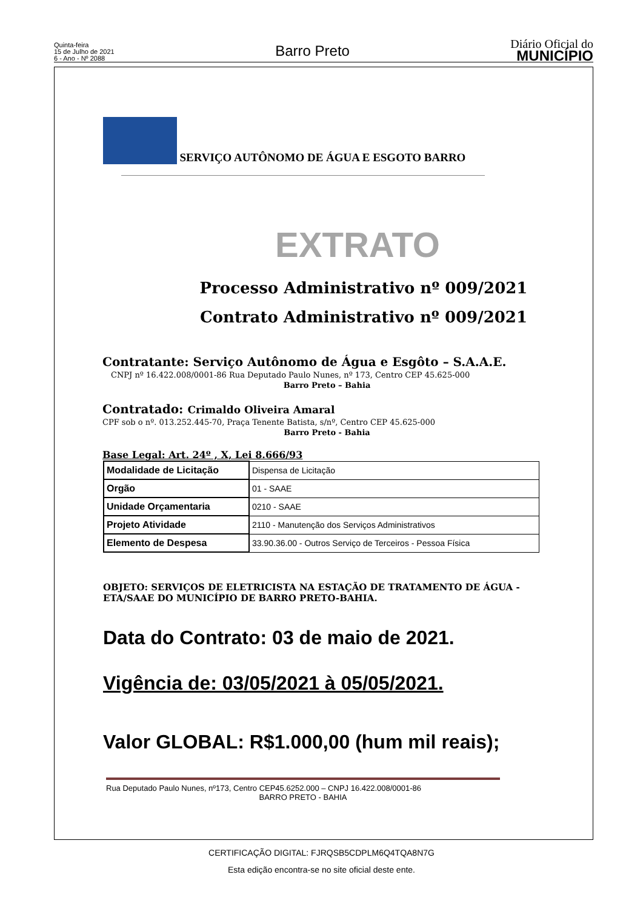Quinta-feira
15 de Julho de 2021
6 - Ano - Nº 2088
Barro Preto
Diário Oficial do
MUNICÍPIO
SERVIÇO AUTÔNOMO DE ÁGUA E ESGOTO BARRO
EXTRATO
Processo Administrativo nº 009/2021
Contrato Administrativo nº 009/2021
Contratante: Serviço Autônomo de Água e Esgôto – S.A.A.E.
CNPJ nº 16.422.008/0001-86 Rua Deputado Paulo Nunes, nº 173, Centro CEP 45.625-000
Barro Preto – Bahia
Contratado: Crimaldo Oliveira Amaral
CPF sob o nº. 013.252.445-70, Praça Tenente Batista, s/nº, Centro CEP 45.625-000
Barro Preto - Bahia
Base Legal: Art. 24º , X, Lei 8.666/93
| Modalidade de Licitação | Dispensa de Licitação |
| Orgão | 01 - SAAE |
| Unidade Orçamentaria | 0210 - SAAE |
| Projeto Atividade | 2110 - Manutenção dos Serviços Administrativos |
| Elemento de Despesa | 33.90.36.00 - Outros Serviço de Terceiros - Pessoa Física |
OBJETO: SERVIÇOS DE ELETRICISTA NA ESTAÇÃO DE TRATAMENTO DE ÁGUA - ETA/SAAE DO MUNICÍPIO DE BARRO PRETO-BAHIA.
Data do Contrato: 03 de maio de 2021.
Vigência de: 03/05/2021 à 05/05/2021.
Valor GLOBAL: R$1.000,00 (hum mil reais);
Rua Deputado Paulo Nunes, nº173, Centro CEP45.6252.000 – CNPJ 16.422.008/0001-86
BARRO PRETO - BAHIA
CERTIFICAÇÃO DIGITAL: FJRQSB5CDPLM6Q4TQA8N7G
Esta edição encontra-se no site oficial deste ente.